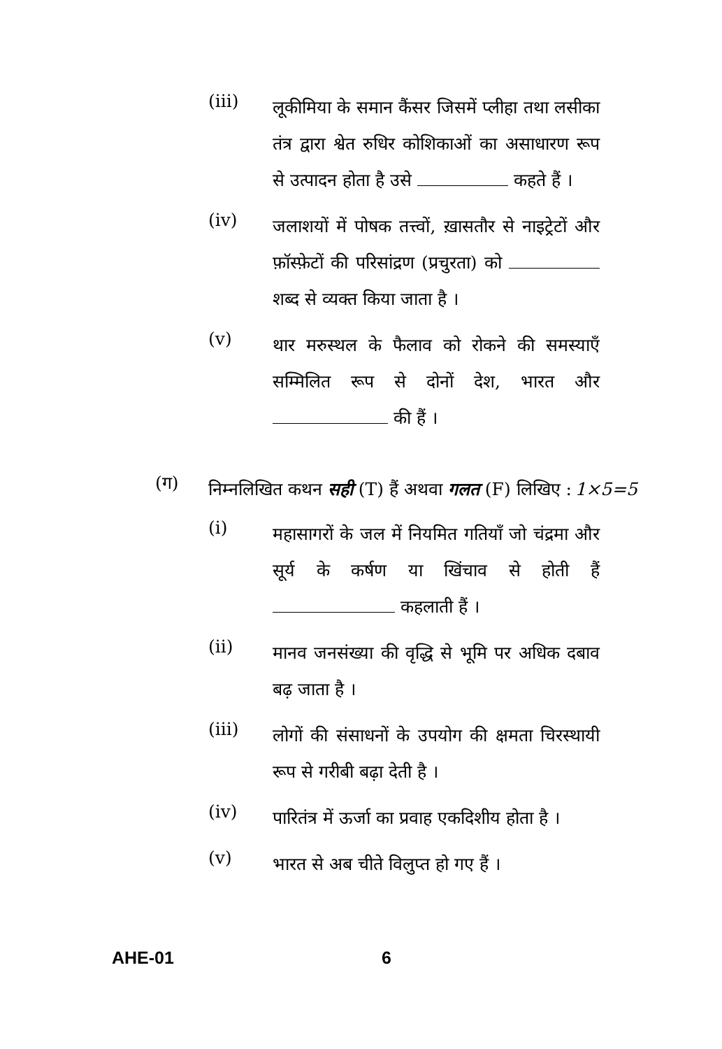(iii)
लूकीमिया के समान कैंसर जिसमें प्लीहा तथा लसीका तंत्र द्वारा श्वेत रुधिर कोशिकाओं का असाधारण रूप से उत्पादन होता है उसे कहते हैं ।
(iv)
जलाशयों में पोषक तत्त्वों, ख़ासतौर से नाइट्रेटों और फ़ॉस्फ़ेटों की परिसांद्रण (प्रचुरता) को शब्द से व्यक्त किया जाता है ।
(v)
थार मरुस्थल के फैलाव को रोकने की समस्याएँ सम्मिलित रूप से दोनों देश, भारत और की हैं ।
(ग)
निम्नलिखित कथन सही (T) हैं अथवा गलत (F) लिखिए : 1×5=5
(i)
महासागरों के जल में नियमित गतियाँ जो चंद्रमा और सूर्य के कर्षण या खिंचाव से होती हैं कहलाती हैं ।
(ii)
मानव जनसंख्या की वृद्धि से भूमि पर अधिक दबाव बढ़ जाता है ।
(iii)
लोगों की संसाधनों के उपयोग की क्षमता चिरस्थायी रूप से गरीबी बढ़ा देती है ।
(iv)
पारितंत्र में ऊर्जा का प्रवाह एकदिशीय होता है ।
(v)
भारत से अब चीते विलुप्त हो गए हैं ।
AHE-01 6